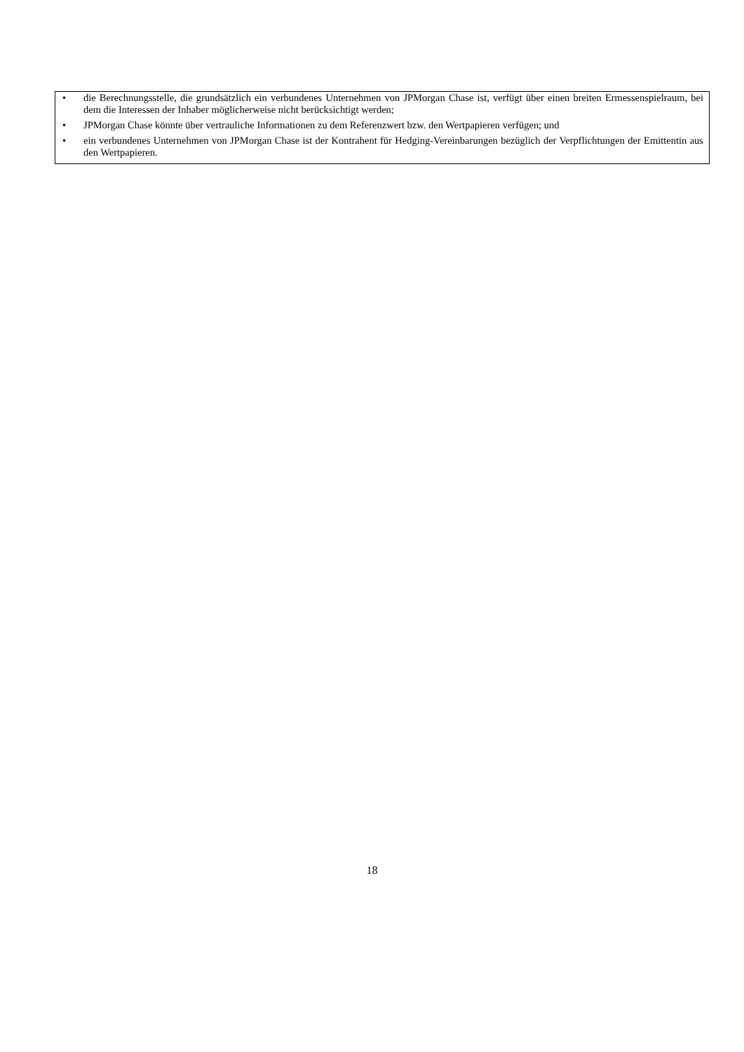• die Berechnungsstelle, die grundsätzlich ein verbundenes Unternehmen von JPMorgan Chase ist, verfügt über einen breiten Ermessenspielraum, bei dem die Interessen der Inhaber möglicherweise nicht berücksichtigt werden;
• JPMorgan Chase könnte über vertrauliche Informationen zu dem Referenzwert bzw. den Wertpapieren verfügen; und
• ein verbundenes Unternehmen von JPMorgan Chase ist der Kontrahent für Hedging-Vereinbarungen bezüglich der Verpflichtungen der Emittentin aus den Wertpapieren.
18